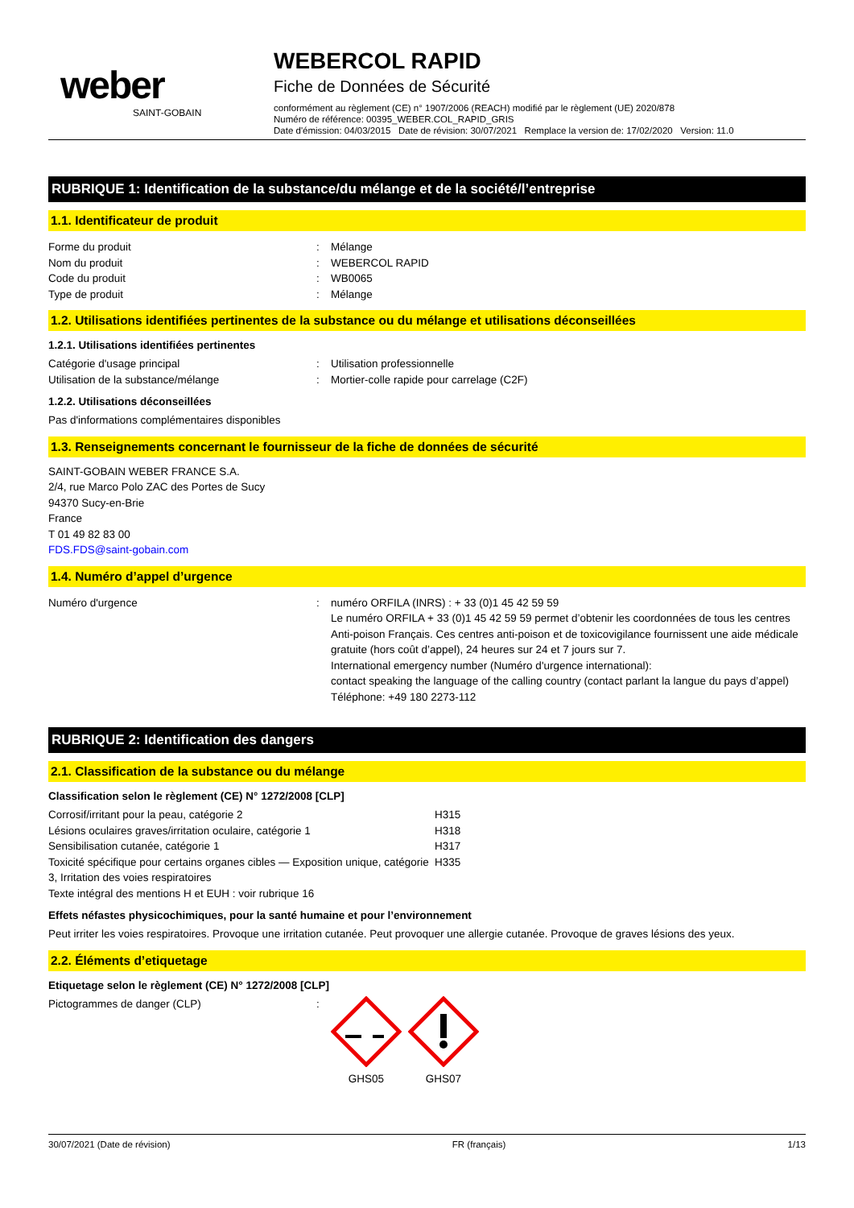weber
SAINT-GOBAIN
WEBERCOL RAPID
Fiche de Données de Sécurité
conformément au règlement (CE) n° 1907/2006 (REACH) modifié par le règlement (UE) 2020/878
Numéro de référence: 00395_WEBER.COL_RAPID_GRIS
Date d'émission: 04/03/2015 Date de révision: 30/07/2021 Remplace la version de: 17/02/2020 Version: 11.0
RUBRIQUE 1: Identification de la substance/du mélange et de la société/l’entreprise
1.1. Identificateur de produit
| Forme du produit | : | Mélange |
| Nom du produit | : | WEBERCOL RAPID |
| Code du produit | : | WB0065 |
| Type de produit | : | Mélange |
1.2. Utilisations identifiées pertinentes de la substance ou du mélange et utilisations déconseillées
1.2.1. Utilisations identifiées pertinentes
| Catégorie d'usage principal | : | Utilisation professionnelle |
| Utilisation de la substance/mélange | : | Mortier-colle rapide pour carrelage (C2F) |
1.2.2. Utilisations déconseillées
Pas d'informations complémentaires disponibles
1.3. Renseignements concernant le fournisseur de la fiche de données de sécurité
SAINT-GOBAIN WEBER FRANCE S.A.
2/4, rue Marco Polo ZAC des Portes de Sucy
94370 Sucy-en-Brie
France
T 01 49 82 83 00
FDS.FDS@saint-gobain.com
1.4. Numéro d’appel d’urgence
| Numéro d'urgence | : | numéro ORFILA (INRS) : + 33 (0)1 45 42 59 59 Le numéro ORFILA + 33 (0)1 45 42 59 59 permet d’obtenir les coordonnées de tous les centres Anti-poison Français. Ces centres anti-poison et de toxicovigilance fournissent une aide médicale gratuite (hors coût d’appel), 24 heures sur 24 et 7 jours sur 7. International emergency number (Numéro d'urgence international): contact speaking the language of the calling country (contact parlant la langue du pays d’appel) Téléphone: +49 180 2273-112 |
RUBRIQUE 2: Identification des dangers
2.1. Classification de la substance ou du mélange
Classification selon le règlement (CE) N° 1272/2008 [CLP]
| Corrosif/irritant pour la peau, catégorie 2 | H315 |
| Lésions oculaires graves/irritation oculaire, catégorie 1 | H318 |
| Sensibilisation cutanée, catégorie 1 | H317 |
| Toxicité spécifique pour certains organes cibles — Exposition unique, catégorie 3, Irritation des voies respiratoires | H335 |
| Texte intégral des mentions H et EUH : voir rubrique 16 | |
Effets néfastes physicochimiques, pour la santé humaine et pour l’environnement
Peut irriter les voies respiratoires. Provoque une irritation cutanée. Peut provoquer une allergie cutanée. Provoque de graves lésions des yeux.
2.2. Éléments d’etiquetage
Etiquetage selon le règlement (CE) N° 1272/2008 [CLP]
| Pictogrammes de danger (CLP) | : | GHS05 GHS07 |
30/07/2021 (Date de révision) FR (français) 1/13